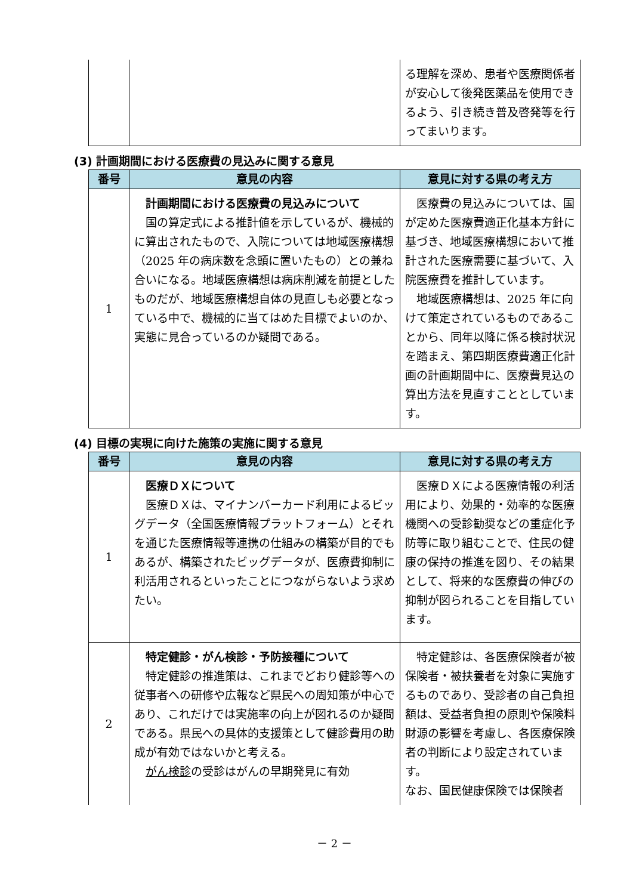| | | る理解を深め、患者や医療関係者が安心して後発医薬品を使用できるよう、引き続き普及啓発等を行ってまいります。 |
(3) 計画期間における医療費の見込みに関する意見
| 番号 | 意見の内容 | 意見に対する県の考え方 |
| --- | --- | --- |
| 1 | 計画期間における医療費の見込みについて 国の算定式による推計値を示しているが、機械的に算出されたもので、入院については地域医療構想（2025 年の病床数を念頭に置いたもの）との兼ね合いになる。地域医療構想は病床削減を前提としたものだが、地域医療構想自体の見直しも必要となっている中で、機械的に当てはめた目標でよいのか、実態に見合っているのか疑問である。 | 医療費の見込みについては、国が定めた医療費適正化基本方針に基づき、地域医療構想において推計された医療需要に基づいて、入院医療費を推計しています。 地域医療構想は、2025 年に向けて策定されているものであることから、同年以降に係る検討状況を踏まえ、第四期医療費適正化計画の計画期間中に、医療費見込の算出方法を見直すこととしています。 |
(4) 目標の実現に向けた施策の実施に関する意見
| 番号 | 意見の内容 | 意見に対する県の考え方 |
| --- | --- | --- |
| 1 | 医療ＤＸについて 医療ＤＸは、マイナンバーカード利用によるビッグデータ（全国医療情報プラットフォーム）とそれを通じた医療情報等連携の仕組みの構築が目的でもあるが、構築されたビッグデータが、医療費抑制に利活用されるといったことにつながらないよう求めたい。 | 医療ＤＸによる医療情報の利活用により、効果的・効率的な医療機関への受診勧奨などの重症化予防等に取り組むことで、住民の健康の保持の推進を図り、その結果として、将来的な医療費の伸びの抑制が図られることを目指しています。 |
| 2 | 特定健診・がん検診・予防接種について 特定健診の推進策は、これまでどおり健診等への従事者への研修や広報など県民への周知策が中心であり、これだけでは実施率の向上が図れるのか疑問である。県民への具体的支援策として健診費用の助成が有効ではないかと考える。 がん検診 の受診はがんの早期発見に有効 | 特定健診は、各医療保険者が被保険者・被扶養者を対象に実施するものであり、受診者の自己負担額は、受益者負担の原則や保険料財源の影響を考慮し、各医療保険者の判断により設定されています。 なお、国民健康保険では保険者 |
－ 2 －